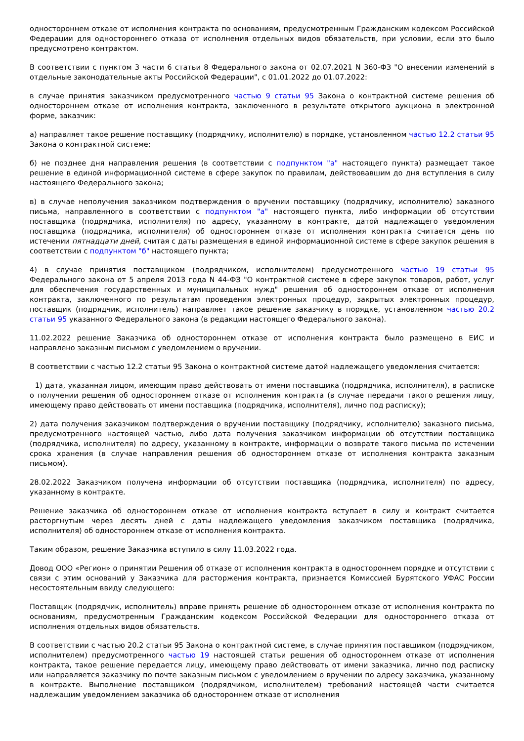одностороннем отказе от исполнения контракта по основаниям, предусмотренным Гражданским кодексом Российской Федерации для одностороннего отказа от исполнения отдельных видов обязательств, при условии, если это было предусмотрено контрактом.
В соответствии с пунктом 3 части 6 статьи 8 Федерального закона от 02.07.2021 N 360-ФЗ "О внесении изменений в отдельные законодательные акты Российской Федерации", с 01.01.2022 до 01.07.2022:
в случае принятия заказчиком предусмотренного частью 9 статьи 95 Закона о контрактной системе решения об одностороннем отказе от исполнения контракта, заключенного в результате открытого аукциона в электронной форме, заказчик:
а) направляет такое решение поставщику (подрядчику, исполнителю) в порядке, установленном частью 12.2 статьи 95 Закона о контрактной системе;
б) не позднее дня направления решения (в соответствии с подпунктом "а" настоящего пункта) размещает такое решение в единой информационной системе в сфере закупок по правилам, действовавшим до дня вступления в силу настоящего Федерального закона;
в) в случае неполучения заказчиком подтверждения о вручении поставщику (подрядчику, исполнителю) заказного письма, направленного в соответствии с подпунктом "а" настоящего пункта, либо информации об отсутствии поставщика (подрядчика, исполнителя) по адресу, указанному в контракте, датой надлежащего уведомления поставщика (подрядчика, исполнителя) об одностороннем отказе от исполнения контракта считается день по истечении пятнадцати дней, считая с даты размещения в единой информационной системе в сфере закупок решения в соответствии с подпунктом "б" настоящего пункта;
4) в случае принятия поставщиком (подрядчиком, исполнителем) предусмотренного частью 19 статьи 95 Федерального закона от 5 апреля 2013 года N 44-ФЗ "О контрактной системе в сфере закупок товаров, работ, услуг для обеспечения государственных и муниципальных нужд" решения об одностороннем отказе от исполнения контракта, заключенного по результатам проведения электронных процедур, закрытых электронных процедур, поставщик (подрядчик, исполнитель) направляет такое решение заказчику в порядке, установленном частью 20.2 статьи 95 указанного Федерального закона (в редакции настоящего Федерального закона).
11.02.2022 решение Заказчика об одностороннем отказе от исполнения контракта было размещено в ЕИС и направлено заказным письмом с уведомлением о вручении.
В соответствии с частью 12.2 статьи 95 Закона о контрактной системе датой надлежащего уведомления считается:
1) дата, указанная лицом, имеющим право действовать от имени поставщика (подрядчика, исполнителя), в расписке о получении решения об одностороннем отказе от исполнения контракта (в случае передачи такого решения лицу, имеющему право действовать от имени поставщика (подрядчика, исполнителя), лично под расписку);
2) дата получения заказчиком подтверждения о вручении поставщику (подрядчику, исполнителю) заказного письма, предусмотренного настоящей частью, либо дата получения заказчиком информации об отсутствии поставщика (подрядчика, исполнителя) по адресу, указанному в контракте, информации о возврате такого письма по истечении срока хранения (в случае направления решения об одностороннем отказе от исполнения контракта заказным письмом).
28.02.2022 Заказчиком получена информации об отсутствии поставщика (подрядчика, исполнителя) по адресу, указанному в контракте.
Решение заказчика об одностороннем отказе от исполнения контракта вступает в силу и контракт считается расторгнутым через десять дней с даты надлежащего уведомления заказчиком поставщика (подрядчика, исполнителя) об одностороннем отказе от исполнения контракта.
Таким образом, решение Заказчика вступило в силу 11.03.2022 года.
Довод ООО «Регион» о принятии Решения об отказе от исполнения контракта в одностороннем порядке и отсутствии с связи с этим оснований у Заказчика для расторжения контракта, признается Комиссией Бурятского УФАС России несостоятельным ввиду следующего:
Поставщик (подрядчик, исполнитель) вправе принять решение об одностороннем отказе от исполнения контракта по основаниям, предусмотренным Гражданским кодексом Российской Федерации для одностороннего отказа от исполнения отдельных видов обязательств.
В соответствии с частью 20.2 статьи 95 Закона о контрактной системе, в случае принятия поставщиком (подрядчиком, исполнителем) предусмотренного частью 19 настоящей статьи решения об одностороннем отказе от исполнения контракта, такое решение передается лицу, имеющему право действовать от имени заказчика, лично под расписку или направляется заказчику по почте заказным письмом с уведомлением о вручении по адресу заказчика, указанному в контракте. Выполнение поставщиком (подрядчиком, исполнителем) требований настоящей части считается надлежащим уведомлением заказчика об одностороннем отказе от исполнения